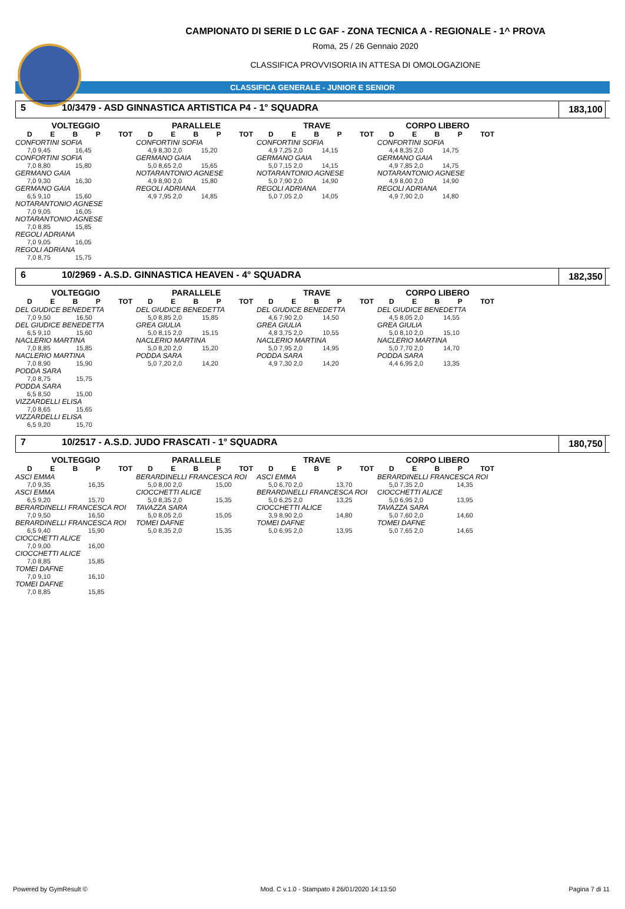CAMPIONATO DI SERIE D LC GAF - ZONA TECNICA A - REGIONALE - 1^ PROVA
Roma, 25 / 26 Gennaio 2020
CLASSIFICA PROVVISORIA IN ATTESA DI OMOLOGAZIONE
CLASSIFICA GENERALE - JUNIOR E SENIOR
5 10/3479 - ASD GINNASTICA ARTISTICA P4 - 1° SQUADRA 183,100
VOLTEGGIO
DEBP TOT
| CONFORTINI SOFIA | |
| 7,0 9,45 | 16,45 |
| CONFORTINI SOFIA | |
| 7,0 8,80 | 15,80 |
| GERMANO GAIA | |
| 7,0 9,30 | 16,30 |
| GERMANO GAIA | |
| 6,5 9,10 | 15,60 |
| NOTARANTONIO AGNESE | |
| 7,0 9,05 | 16,05 |
| NOTARANTONIO AGNESE | |
| 7,0 8,85 | 15,85 |
| REGOLI ADRIANA | |
| 7,0 9,05 | 16,05 |
| REGOLI ADRIANA | |
| 7,0 8,75 | 15,75 |
PARALLELE
DEBP TOT
| CONFORTINI SOFIA | |
| 4,9 8,30 2,0 | 15,20 |
| GERMANO GAIA | |
| 5,0 8,65 2,0 | 15,65 |
| NOTARANTONIO AGNESE | |
| 4,9 8,90 2,0 | 15,80 |
| REGOLI ADRIANA | |
| 4,9 7,95 2,0 | 14,85 |
TRAVE
DEBP TOT
| CONFORTINI SOFIA | |
| 4,9 7,25 2,0 | 14,15 |
| GERMANO GAIA | |
| 5,0 7,15 2,0 | 14,15 |
| NOTARANTONIO AGNESE | |
| 5,0 7,90 2,0 | 14,90 |
| REGOLI ADRIANA | |
| 5,0 7,05 2,0 | 14,05 |
CORPO LIBERO
DEBP TOT
| CONFORTINI SOFIA | |
| 4,4 8,35 2,0 | 14,75 |
| GERMANO GAIA | |
| 4,9 7,85 2,0 | 14,75 |
| NOTARANTONIO AGNESE | |
| 4,9 8,00 2,0 | 14,90 |
| REGOLI ADRIANA | |
| 4,9 7,90 2,0 | 14,80 |
6 10/2969 - A.S.D. GINNASTICA HEAVEN - 4° SQUADRA 182,350
VOLTEGGIO
DEBP TOT
| DEL GIUDICE BENEDETTA | |
| 7,0 9,50 | 16,50 |
| DEL GIUDICE BENEDETTA | |
| 6,5 9,10 | 15,60 |
| NACLERIO MARTINA | |
| 7,0 8,85 | 15,85 |
| NACLERIO MARTINA | |
| 7,0 8,90 | 15,90 |
| PODDA SARA | |
| 7,0 8,75 | 15,75 |
| PODDA SARA | |
| 6,5 8,50 | 15,00 |
| VIZZARDELLI ELISA | |
| 7,0 8,65 | 15,65 |
| VIZZARDELLI ELISA | |
| 6,5 9,20 | 15,70 |
PARALLELE
DEBP TOT
| DEL GIUDICE BENEDETTA | |
| 5,0 8,85 2,0 | 15,85 |
| GREA GIULIA | |
| 5,0 8,15 2,0 | 15,15 |
| NACLERIO MARTINA | |
| 5,0 8,20 2,0 | 15,20 |
| PODDA SARA | |
| 5,0 7,20 2,0 | 14,20 |
TRAVE
DEBP TOT
| DEL GIUDICE BENEDETTA | |
| 4,6 7,90 2,0 | 14,50 |
| GREA GIULIA | |
| 4,8 3,75 2,0 | 10,55 |
| NACLERIO MARTINA | |
| 5,0 7,95 2,0 | 14,95 |
| PODDA SARA | |
| 4,9 7,30 2,0 | 14,20 |
CORPO LIBERO
DEBP TOT
| DEL GIUDICE BENEDETTA | |
| 4,5 8,05 2,0 | 14,55 |
| GREA GIULIA | |
| 5,0 8,10 2,0 | 15,10 |
| NACLERIO MARTINA | |
| 5,0 7,70 2,0 | 14,70 |
| PODDA SARA | |
| 4,4 6,95 2,0 | 13,35 |
7 10/2517 - A.S.D. JUDO FRASCATI - 1° SQUADRA 180,750
VOLTEGGIO
DEBP TOT
| ASCI EMMA | |
| 7,0 9,35 | 16,35 |
| ASCI EMMA | |
| 6,5 9,20 | 15,70 |
| BERARDINELLI FRANCESCA ROI | |
| 7,0 9,50 | 16,50 |
| BERARDINELLI FRANCESCA ROI | |
| 6,5 9,40 | 15,90 |
| CIOCCHETTI ALICE | |
| 7,0 9,00 | 16,00 |
| CIOCCHETTI ALICE | |
| 7,0 8,85 | 15,85 |
| TOMEI DAFNE | |
| 7,0 9,10 | 16,10 |
| TOMEI DAFNE | |
| 7,0 8,85 | 15,85 |
PARALLELE
DEBP TOT
| BERARDINELLI FRANCESCA ROI | |
| 5,0 8,00 2,0 | 15,00 |
| CIOCCHETTI ALICE | |
| 5,0 8,35 2,0 | 15,35 |
| TAVAZZA SARA | |
| 5,0 8,05 2,0 | 15,05 |
| TOMEI DAFNE | |
| 5,0 8,35 2,0 | 15,35 |
TRAVE
DEBP TOT
| ASCI EMMA | |
| 5,0 6,70 2,0 | 13,70 |
| BERARDINELLI FRANCESCA ROI | |
| 5,0 6,25 2,0 | 13,25 |
| CIOCCHETTI ALICE | |
| 3,9 8,90 2,0 | 14,80 |
| TOMEI DAFNE | |
| 5,0 6,95 2,0 | 13,95 |
CORPO LIBERO
DEBP TOT
| BERARDINELLI FRANCESCA ROI | |
| 5,0 7,35 2,0 | 14,35 |
| CIOCCHETTI ALICE | |
| 5,0 6,95 2,0 | 13,95 |
| TAVAZZA SARA | |
| 5,0 7,60 2,0 | 14,60 |
| TOMEI DAFNE | |
| 5,0 7,65 2,0 | 14,65 |
Powered by GymResult © Mod. C v.1.0 - Stampato il 26/01/2020 14:13:50 Pagina 7 di 11